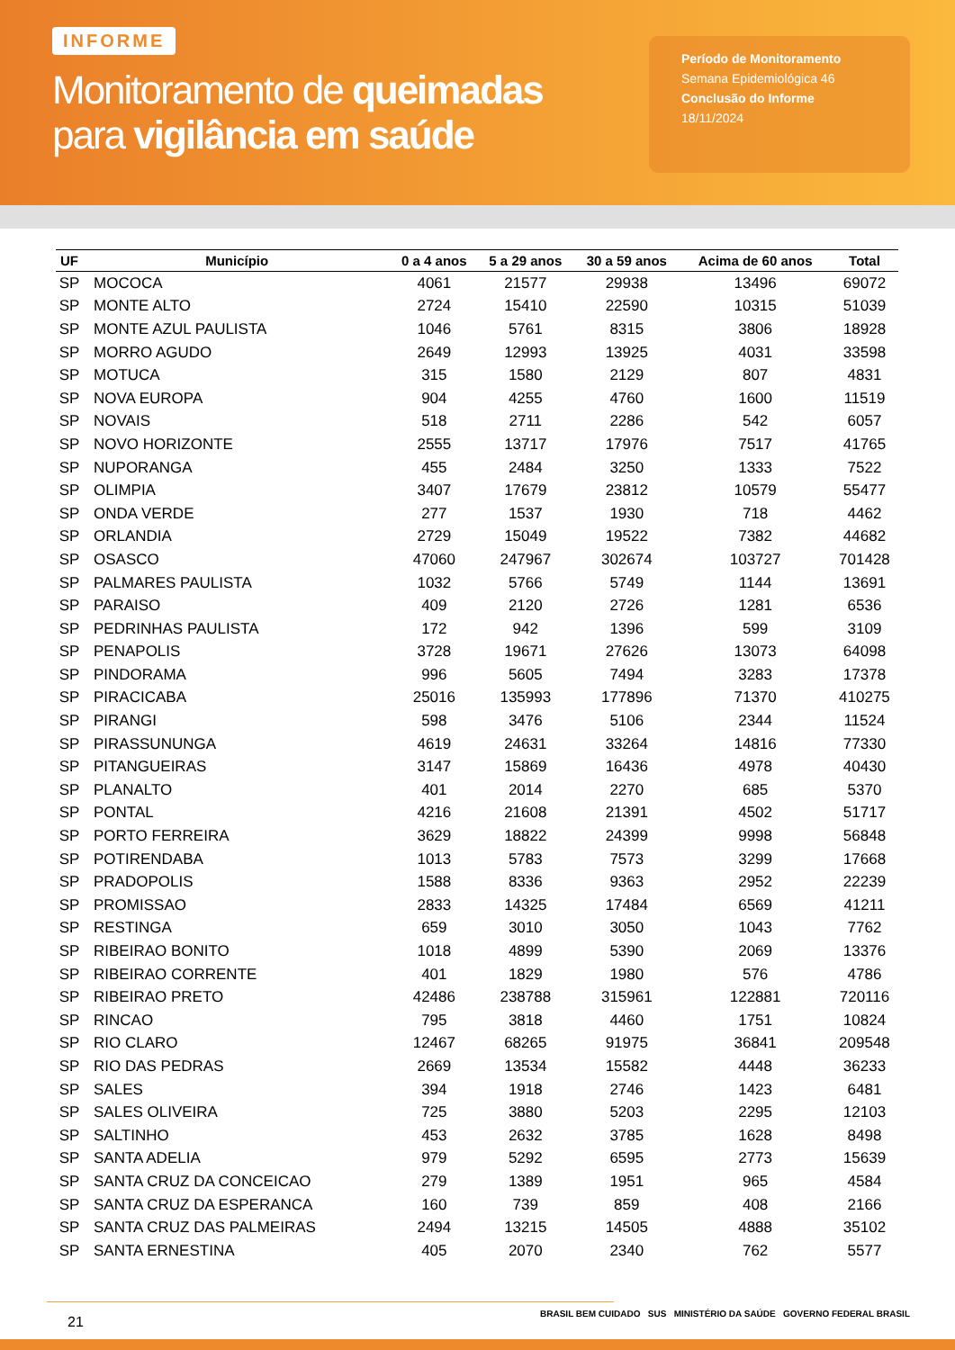INFORME
Monitoramento de queimadas
para vigilância em saúde
Período de Monitoramento
Semana Epidemiológica 46
Conclusão do Informe
18/11/2024
| UF | Município | 0 a 4 anos | 5 a 29 anos | 30 a 59 anos | Acima de 60 anos | Total |
| --- | --- | --- | --- | --- | --- | --- |
| SP | MOCOCA | 4061 | 21577 | 29938 | 13496 | 69072 |
| SP | MONTE ALTO | 2724 | 15410 | 22590 | 10315 | 51039 |
| SP | MONTE AZUL PAULISTA | 1046 | 5761 | 8315 | 3806 | 18928 |
| SP | MORRO AGUDO | 2649 | 12993 | 13925 | 4031 | 33598 |
| SP | MOTUCA | 315 | 1580 | 2129 | 807 | 4831 |
| SP | NOVA EUROPA | 904 | 4255 | 4760 | 1600 | 11519 |
| SP | NOVAIS | 518 | 2711 | 2286 | 542 | 6057 |
| SP | NOVO HORIZONTE | 2555 | 13717 | 17976 | 7517 | 41765 |
| SP | NUPORANGA | 455 | 2484 | 3250 | 1333 | 7522 |
| SP | OLIMPIA | 3407 | 17679 | 23812 | 10579 | 55477 |
| SP | ONDA VERDE | 277 | 1537 | 1930 | 718 | 4462 |
| SP | ORLANDIA | 2729 | 15049 | 19522 | 7382 | 44682 |
| SP | OSASCO | 47060 | 247967 | 302674 | 103727 | 701428 |
| SP | PALMARES PAULISTA | 1032 | 5766 | 5749 | 1144 | 13691 |
| SP | PARAISO | 409 | 2120 | 2726 | 1281 | 6536 |
| SP | PEDRINHAS PAULISTA | 172 | 942 | 1396 | 599 | 3109 |
| SP | PENAPOLIS | 3728 | 19671 | 27626 | 13073 | 64098 |
| SP | PINDORAMA | 996 | 5605 | 7494 | 3283 | 17378 |
| SP | PIRACICABA | 25016 | 135993 | 177896 | 71370 | 410275 |
| SP | PIRANGI | 598 | 3476 | 5106 | 2344 | 11524 |
| SP | PIRASSUNUNGA | 4619 | 24631 | 33264 | 14816 | 77330 |
| SP | PITANGUEIRAS | 3147 | 15869 | 16436 | 4978 | 40430 |
| SP | PLANALTO | 401 | 2014 | 2270 | 685 | 5370 |
| SP | PONTAL | 4216 | 21608 | 21391 | 4502 | 51717 |
| SP | PORTO FERREIRA | 3629 | 18822 | 24399 | 9998 | 56848 |
| SP | POTIRENDABA | 1013 | 5783 | 7573 | 3299 | 17668 |
| SP | PRADOPOLIS | 1588 | 8336 | 9363 | 2952 | 22239 |
| SP | PROMISSAO | 2833 | 14325 | 17484 | 6569 | 41211 |
| SP | RESTINGA | 659 | 3010 | 3050 | 1043 | 7762 |
| SP | RIBEIRAO BONITO | 1018 | 4899 | 5390 | 2069 | 13376 |
| SP | RIBEIRAO CORRENTE | 401 | 1829 | 1980 | 576 | 4786 |
| SP | RIBEIRAO PRETO | 42486 | 238788 | 315961 | 122881 | 720116 |
| SP | RINCAO | 795 | 3818 | 4460 | 1751 | 10824 |
| SP | RIO CLARO | 12467 | 68265 | 91975 | 36841 | 209548 |
| SP | RIO DAS PEDRAS | 2669 | 13534 | 15582 | 4448 | 36233 |
| SP | SALES | 394 | 1918 | 2746 | 1423 | 6481 |
| SP | SALES OLIVEIRA | 725 | 3880 | 5203 | 2295 | 12103 |
| SP | SALTINHO | 453 | 2632 | 3785 | 1628 | 8498 |
| SP | SANTA ADELIA | 979 | 5292 | 6595 | 2773 | 15639 |
| SP | SANTA CRUZ DA CONCEICAO | 279 | 1389 | 1951 | 965 | 4584 |
| SP | SANTA CRUZ DA ESPERANCA | 160 | 739 | 859 | 408 | 2166 |
| SP | SANTA CRUZ DAS PALMEIRAS | 2494 | 13215 | 14505 | 4888 | 35102 |
| SP | SANTA ERNESTINA | 405 | 2070 | 2340 | 762 | 5577 |
21 BRASIL BEM CUIDADO SUS MINISTÉRIO DA SAÚDE GOVERNO FEDERAL BRASIL